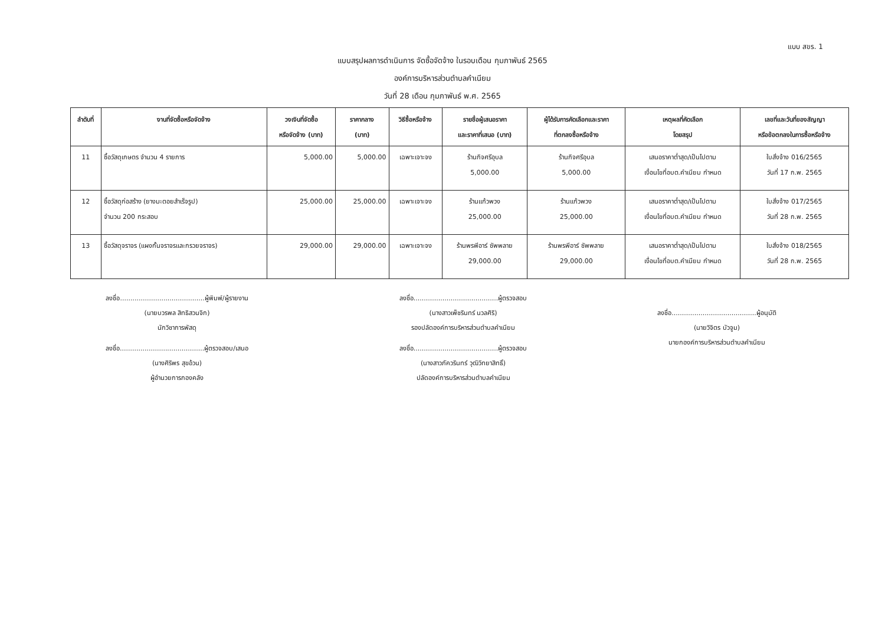แบบ สขร. 1
แบบสรุปผลการดำเนินการ จัดซื้อจัดจ้าง ในรอบเดือน กุมภาพันธ์ 2565
องค์การบริหารส่วนตำบลคำเนียม
วันที่ 28 เดือน กุมภาพันธ์ พ.ศ. 2565
| ลำดับที่ | งานที่จัดซื้อหรือจัดจ้าง | วงเงินที่จัดซื้อ หรือจัดจ้าง (บาท) | ราคากลาง (บาท) | วิธีซื้อหรือจ้าง | รายชื่อผู้เสนอราคา และราคาที่เสนอ (บาท) | ผู้ได้รับการคัดเลือกและราคา ที่ตกลงซื้อหรือจ้าง | เหตุผลที่คัดเลือก โดยสรุป | เลขที่และวันที่ของสัญญา หรือข้อตกลงในการซื้อหรือจ้าง |
| --- | --- | --- | --- | --- | --- | --- | --- | --- |
| 11 | ซื้อวัสดุเกษตร จำนวน 4 รายการ | 5,000.00 | 5,000.00 | เฉพาะเจาะจง | ร้านกิจศรีอุบล 5,000.00 | ร้านกิจศรีอุบล 5,000.00 | เสนอราคาต่ำสุด/เป็นไปตาม เงื่อนไขที่อบต.คำเนียม กำหนด | ใบสั่งจ้าง 016/2565 วันที่ 17 ก.พ. 2565 |
| 12 | ซื้อวัสดุก่อสร้าง (ยางมะตอยสำเร็จรูป) จำนวน 200 กระสอบ | 25,000.00 | 25,000.00 | เฉพาะเจาะจง | ร้านแก้วพวง 25,000.00 | ร้านแก้วพวง 25,000.00 | เสนอราคาต่ำสุด/เป็นไปตาม เงื่อนไขที่อบต.คำเนียม กำหนด | ใบสั่งจ้าง 017/2565 วันที่ 28 ก.พ. 2565 |
| 13 | ซื้อวัสดุจราจร (แผงกั้นจราจรและกรวยจราจร) | 29,000.00 | 29,000.00 | เฉพาะเจาะจง | ร้านพรพีอาร์ ซัพพลาย 29,000.00 | ร้านพรพีอาร์ ซัพพลาย 29,000.00 | เสนอราคาต่ำสุด/เป็นไปตาม เงื่อนไขที่อบต.คำเนียม กำหนด | ใบสั่งจ้าง 018/2565 วันที่ 28 ก.พ. 2565 |
ลงชื่อ.........................................ผู้พิมพ์/ผู้รายงาน
(นายบวรพล สิทธิสวนจิก)
นักวิชาการพัสดุ
ลงชื่อ.........................................ผู้ตรวจสอบ/เสนอ
(นางศิริพร สุขอ้วน)
ผู้อำนวยการกองคลัง
ลงชื่อ.........................................ผู้ตรวจสอบ
(นางสาวเพ็ชรินทร์ นวลศิริ)
รองปลัดองค์การบริหารส่วนตำบลคำเนียม
ลงชื่อ.........................................ผู้ตรวจสอบ
(นางสาวภัควรินทร์ วุฒิวิทยาสิทธิ์)
ปลัดองค์การบริหารส่วนตำบลคำเนียม
ลงชื่อ.........................................ผู้อนุมัติ
(นายวิจิตร บัวจูม)
นายกองค์การบริหารส่วนตำบลคำเนียม